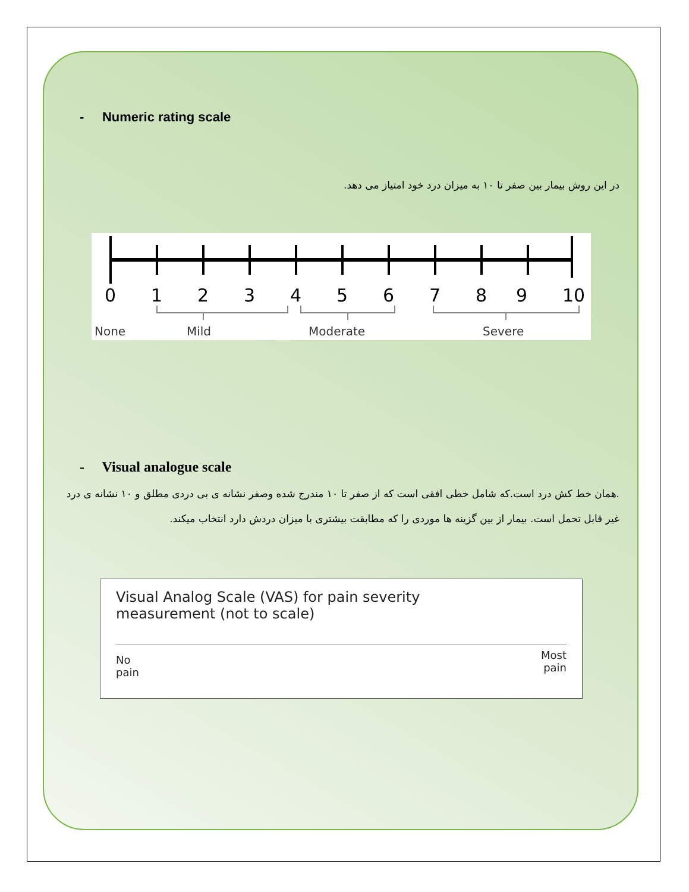- Numeric rating scale
در این روش بیمار بین صفر تا ۱۰ به میزان درد خود امتیاز می دهد.
0
1
2
3
4
5
6
7
8
9
10
None
Mild
Moderate
Severe
- Visual analogue scale
.همان خط کش درد است.که شامل خطی افقی است که از صفر تا ۱۰ مندرج شده وصفر نشانه ی بی دردی مطلق و ۱۰ نشانه ی درد غیر قابل تحمل است. بیمار از بین گزینه ها موردی را که مطابقت بیشتری با میزان دردش دارد انتخاب میکند.
Visual Analog Scale (VAS) for pain severity
measurement (not to scale)
No
pain Most
pain